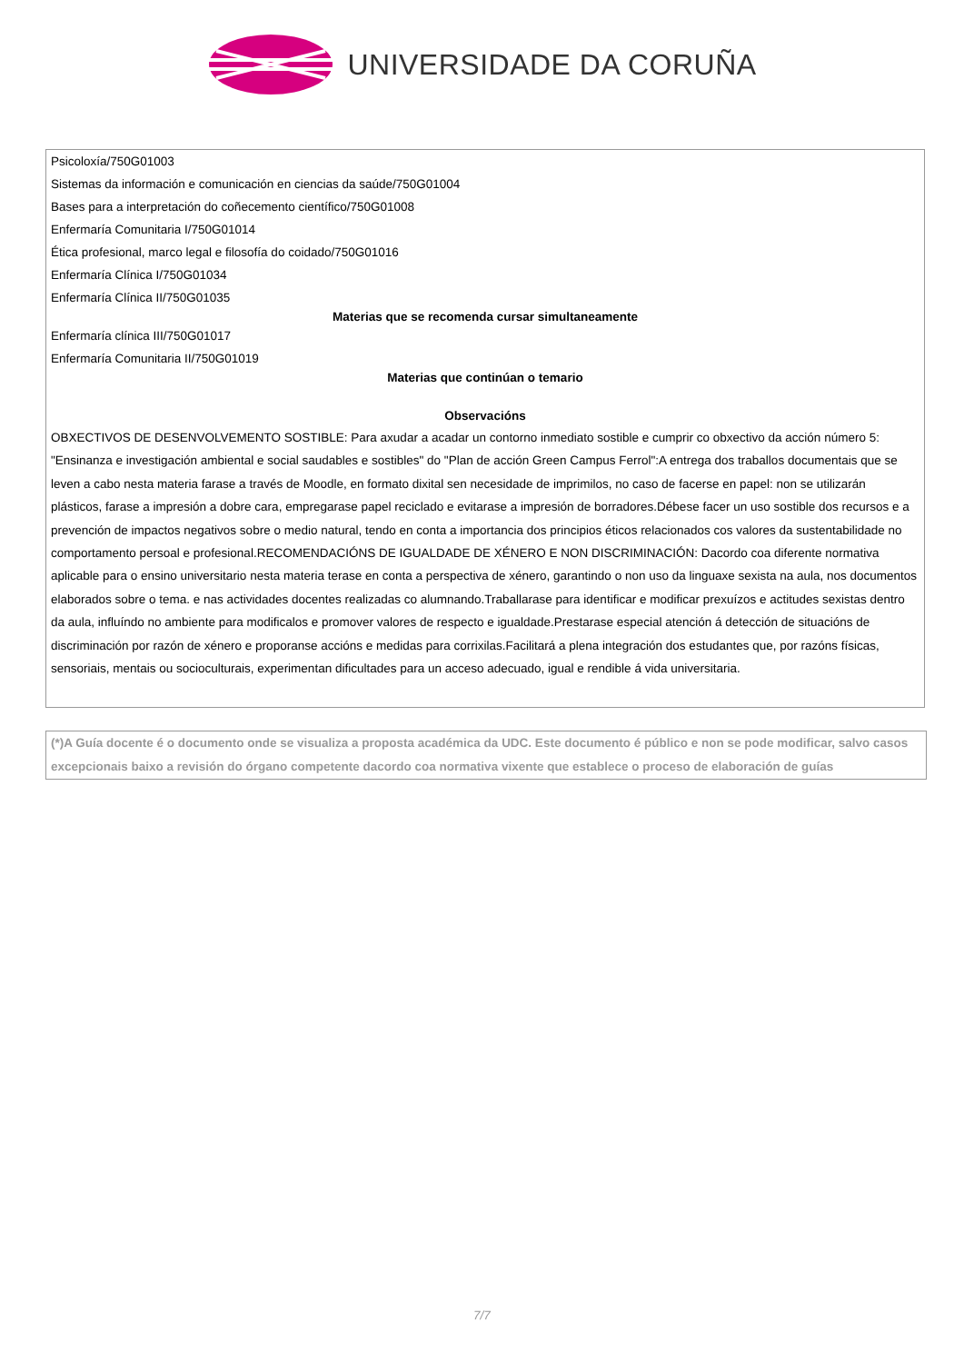UNIVERSIDADE DA CORUÑA
| Psicoloxía/750G01003 |
| Sistemas da información e comunicación en ciencias da saúde/750G01004 |
| Bases para a interpretación do coñecemento científico/750G01008 |
| Enfermaría Comunitaria I/750G01014 |
| Ética profesional, marco legal e filosofía do coidado/750G01016 |
| Enfermaría Clínica I/750G01034 |
| Enfermaría Clínica II/750G01035 |
| Materias que se recomenda cursar simultaneamente |
| Enfermaría clínica III/750G01017 |
| Enfermaría Comunitaria II/750G01019 |
| Materias que continúan o temario |
| Observacións |
| OBXECTIVOS DE DESENVOLVEMENTO SOSTIBLE: Para axudar a acadar un contorno inmediato sostible e cumprir co obxectivo da acción número 5: "Ensinanza e investigación ambiental e social saudables e sostibles" do "Plan de acción Green Campus Ferrol":A entrega dos traballos documentais que se leven a cabo nesta materia farase a través de Moodle, en formato dixital sen necesidade de imprimilos, no caso de facerse en papel: non se utilizarán plásticos, farase a impresión a dobre cara, empregarase papel reciclado e evitarase a impresión de borradores.Débese facer un uso sostible dos recursos e a prevención de impactos negativos sobre o medio natural, tendo en conta a importancia dos principios éticos relacionados cos valores da sustentabilidade no comportamento persoal e profesional.RECOMENDACIÓNS DE IGUALDADE DE XÉNERO E NON DISCRIMINACIÓN: Dacordo coa diferente normativa aplicable para o ensino universitario nesta materia terase en conta a perspectiva de xénero, garantindo o non uso da linguaxe sexista na aula, nos documentos elaborados sobre o tema. e nas actividades docentes realizadas co alumnando.Traballarase para identificar e modificar prexuízos e actitudes sexistas dentro da aula, influíndo no ambiente para modificalos e promover valores de respecto e igualdade.Prestarase especial atención á detección de situacións de discriminación por razón de xénero e proporanse accións e medidas para corrixilas.Facilitará a plena integración dos estudantes que, por razóns físicas, sensoriais, mentais ou socioculturais, experimentan dificultades para un acceso adecuado, igual e rendible á vida universitaria. |
(*)A Guía docente é o documento onde se visualiza a proposta académica da UDC. Este documento é público e non se pode modificar, salvo casos excepcionais baixo a revisión do órgano competente dacordo coa normativa vixente que establece o proceso de elaboración de guías
7/7